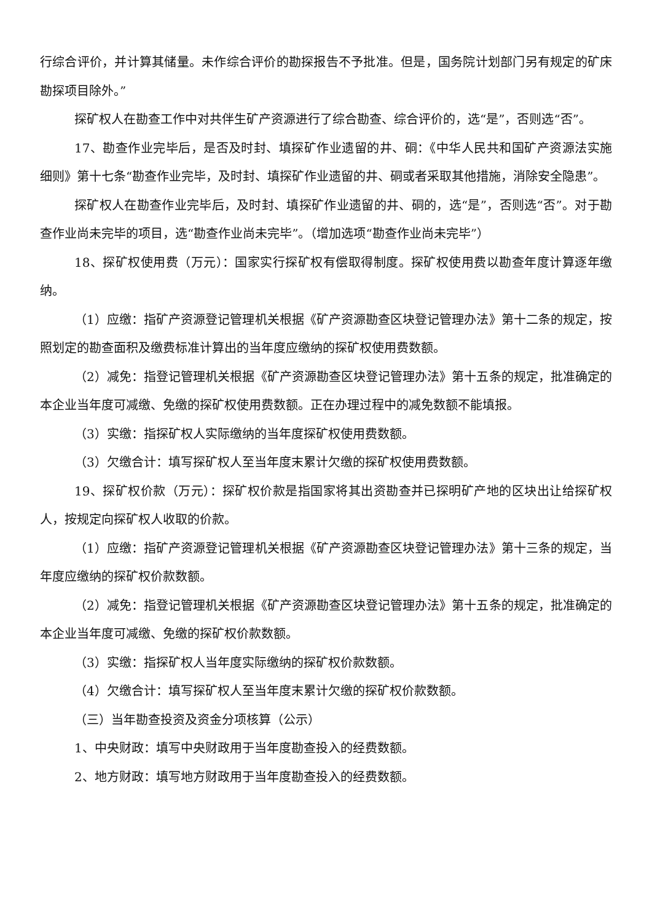行综合评价，并计算其储量。未作综合评价的勘探报告不予批准。但是，国务院计划部门另有规定的矿床勘探项目除外。”
探矿权人在勘查工作中对共伴生矿产资源进行了综合勘查、综合评价的，选“是”，否则选“否”。
17、勘查作业完毕后，是否及时封、填探矿作业遗留的井、硐：《中华人民共和国矿产资源法实施细则》第十七条“勘查作业完毕，及时封、填探矿作业遗留的井、硐或者采取其他措施，消除安全隐患”。
探矿权人在勘查作业完毕后，及时封、填探矿作业遗留的井、硐的，选“是”，否则选“否”。对于勘查作业尚未完毕的项目，选“勘查作业尚未完毕”。（增加选项“勘查作业尚未完毕”）
18、探矿权使用费（万元）：国家实行探矿权有偿取得制度。探矿权使用费以勘查年度计算逐年缴纳。
（1）应缴：指矿产资源登记管理机关根据《矿产资源勘查区块登记管理办法》第十二条的规定，按照划定的勘查面积及缴费标准计算出的当年度应缴纳的探矿权使用费数额。
（2）减免：指登记管理机关根据《矿产资源勘查区块登记管理办法》第十五条的规定，批准确定的本企业当年度可减缴、免缴的探矿权使用费数额。正在办理过程中的减免数额不能填报。
（3）实缴：指探矿权人实际缴纳的当年度探矿权使用费数额。
（3）欠缴合计：填写探矿权人至当年度末累计欠缴的探矿权使用费数额。
19、探矿权价款（万元）：探矿权价款是指国家将其出资勘查并已探明矿产地的区块出让给探矿权人，按规定向探矿权人收取的价款。
（1）应缴：指矿产资源登记管理机关根据《矿产资源勘查区块登记管理办法》第十三条的规定，当年度应缴纳的探矿权价款数额。
（2）减免：指登记管理机关根据《矿产资源勘查区块登记管理办法》第十五条的规定，批准确定的本企业当年度可减缴、免缴的探矿权价款数额。
（3）实缴：指探矿权人当年度实际缴纳的探矿权价款数额。
（4）欠缴合计：填写探矿权人至当年度末累计欠缴的探矿权价款数额。
（三）当年勘查投资及资金分项核算（公示）
1、中央财政：填写中央财政用于当年度勘查投入的经费数额。
2、地方财政：填写地方财政用于当年度勘查投入的经费数额。